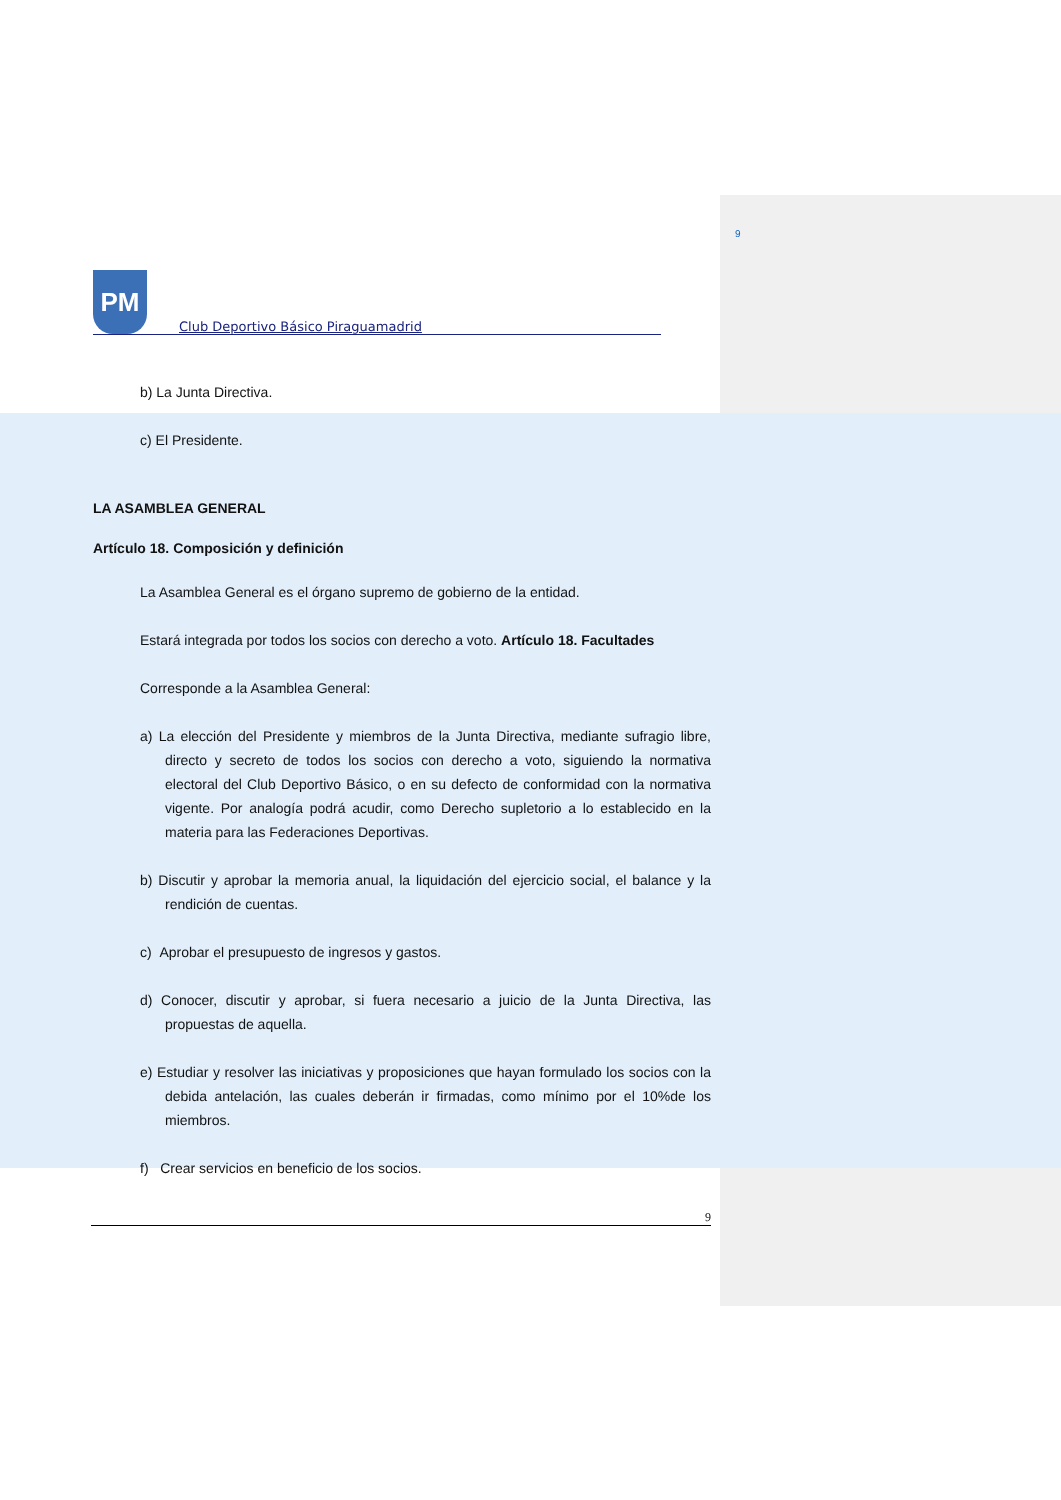9
PM
Club Deportivo Básico Piraguamadrid
b) La Junta Directiva.
c) El Presidente.
LA ASAMBLEA GENERAL
Artículo 18. Composición y definición
La Asamblea General es el órgano supremo de gobierno de la entidad.
Estará integrada por todos los socios con derecho a voto. Artículo 18. Facultades
Corresponde a la Asamblea General:
a) La elección del Presidente y miembros de la Junta Directiva, mediante sufragio libre, directo y secreto de todos los socios con derecho a voto, siguiendo la normativa electoral del Club Deportivo Básico, o en su defecto de conformidad con la normativa vigente. Por analogía podrá acudir, como Derecho supletorio a lo establecido en la materia para las Federaciones Deportivas.
b) Discutir y aprobar la memoria anual, la liquidación del ejercicio social, el balance y la rendición de cuentas.
c) Aprobar el presupuesto de ingresos y gastos.
d) Conocer, discutir y aprobar, si fuera necesario a juicio de la Junta Directiva, las propuestas de aquella.
e) Estudiar y resolver las iniciativas y proposiciones que hayan formulado los socios con la debida antelación, las cuales deberán ir firmadas, como mínimo por el 10%de los miembros.
f) Crear servicios en beneficio de los socios.
9